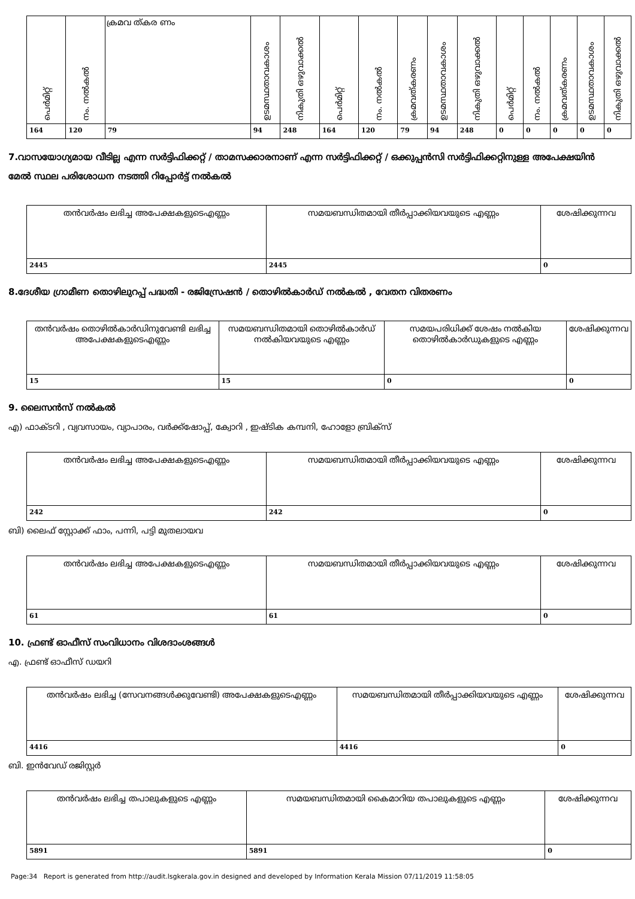| പെർമിറ്റ് | നം. നൽകൽ | ക്രമവ ത്കര ണം | ഉടമസ്ഥതാവകാശം | നികുതി ഒഴുവാക്കൽ | പെർമിറ്റ് | നം. നൽകൽ | ക്രമവത്കരണം | ഉടമസ്ഥതാവകാശം | നികുതി ഒഴുവാക്കൽ | പെർമിറ്റ് | നം. നൽകൽ | ക്രമവത്കരണം | ഉടമസ്ഥതാവകാശം | നികുതി ഒഴുവാക്കൽ |
| --- | --- | --- | --- | --- | --- | --- | --- | --- | --- | --- | --- | --- | --- | --- |
| 164 | 120 | 79 | 94 | 248 | 164 | 120 | 79 | 94 | 248 | 0 | 0 | 0 | 0 | 0 |
7.വാസയോഗ്യമായ വീടില്ല എന്ന സർട്ടിഫിക്കറ്റ് / താമസക്കാരനാണ് എന്ന സർട്ടിഫിക്കറ്റ് / ഒക്കുപ്പൻസി സർട്ടിഫിക്കറ്റിനുള്ള അപേക്ഷയിൻ മേൽ സ്ഥല പരിശോധന നടത്തി റിപ്പോർട്ട് നൽകൽ
| തൻവർഷം ലഭിച്ച അപേക്ഷകളുടെഎണ്ണം | സമയബന്ധിതമായി തീർപ്പാക്കിയവയുടെ എണ്ണം | ശേഷിക്കുന്നവ |
| --- | --- | --- |
| 2445 | 2445 | 0 |
8.ദേശീയ ഗ്രാമീണ തൊഴിലുറപ്പ് പദ്ധതി - രജിസ്രേഷൻ / തൊഴിൽകാർഡ് നൽകൽ , വേതന വിതരണം
| തൻവർഷം തൊഴിൽകാർഡിനുവേണ്ടി ലഭിച്ച അപേക്ഷകളുടെഎണ്ണം | സമയബന്ധിതമായി തൊഴിൽകാർഡ് നൽകിയവയുടെ എണ്ണം | സമയപരിധിക്ക് ശേഷം നൽകിയ തൊഴിൽകാർഡുകളുടെ എണ്ണം | ശേഷിക്കുന്നവ |
| --- | --- | --- | --- |
| 15 | 15 | 0 | 0 |
9. ലൈസൻസ് നൽകൽ
എ) ഫാക്ടറി , വ്യവസായം, വ്യാപാരം, വർക്ക്ഷോപ്പ്, ക്വോറി , ഇഷ്ടിക കമ്പനി, ഹോളോ ബ്രിക്സ്
| തൻവർഷം ലഭിച്ച അപേക്ഷകളുടെഎണ്ണം | സമയബന്ധിതമായി തീർപ്പാക്കിയവയുടെ എണ്ണം | ശേഷിക്കുന്നവ |
| --- | --- | --- |
| 242 | 242 | 0 |
ബി) ലൈഫ് സ്റ്റോക്ക് ഫാം, പന്നി, പട്ടി മുതലായവ
| തൻവർഷം ലഭിച്ച അപേക്ഷകളുടെഎണ്ണം | സമയബന്ധിതമായി തീർപ്പാക്കിയവയുടെ എണ്ണം | ശേഷിക്കുന്നവ |
| --- | --- | --- |
| 61 | 61 | 0 |
10. ഫ്രണ്ട് ഓഫീസ് സംവിധാനം വിശദാംശങ്ങൾ
എ. ഫ്രണ്ട് ഓഫീസ് ഡയറി
| തൻവർഷം ലഭിച്ച (സേവനങ്ങൾക്കുവേണ്ടി) അപേക്ഷകളുടെഎണ്ണം | സമയബന്ധിതമായി തീർപ്പാക്കിയവയുടെ എണ്ണം | ശേഷിക്കുന്നവ |
| --- | --- | --- |
| 4416 | 4416 | 0 |
ബി. ഇൻവേഡ് രജിസ്റ്റർ
| തൻവർഷം ലഭിച്ച തപാലുകളുടെ എണ്ണം | സമയബന്ധിതമായി കൈമാറിയ തപാലുകളുടെ എണ്ണം | ശേഷിക്കുന്നവ |
| --- | --- | --- |
| 5891 | 5891 | 0 |
Page:34 Report is generated from http://audit.lsgkerala.gov.in designed and developed by Information Kerala Mission 07/11/2019 11:58:05